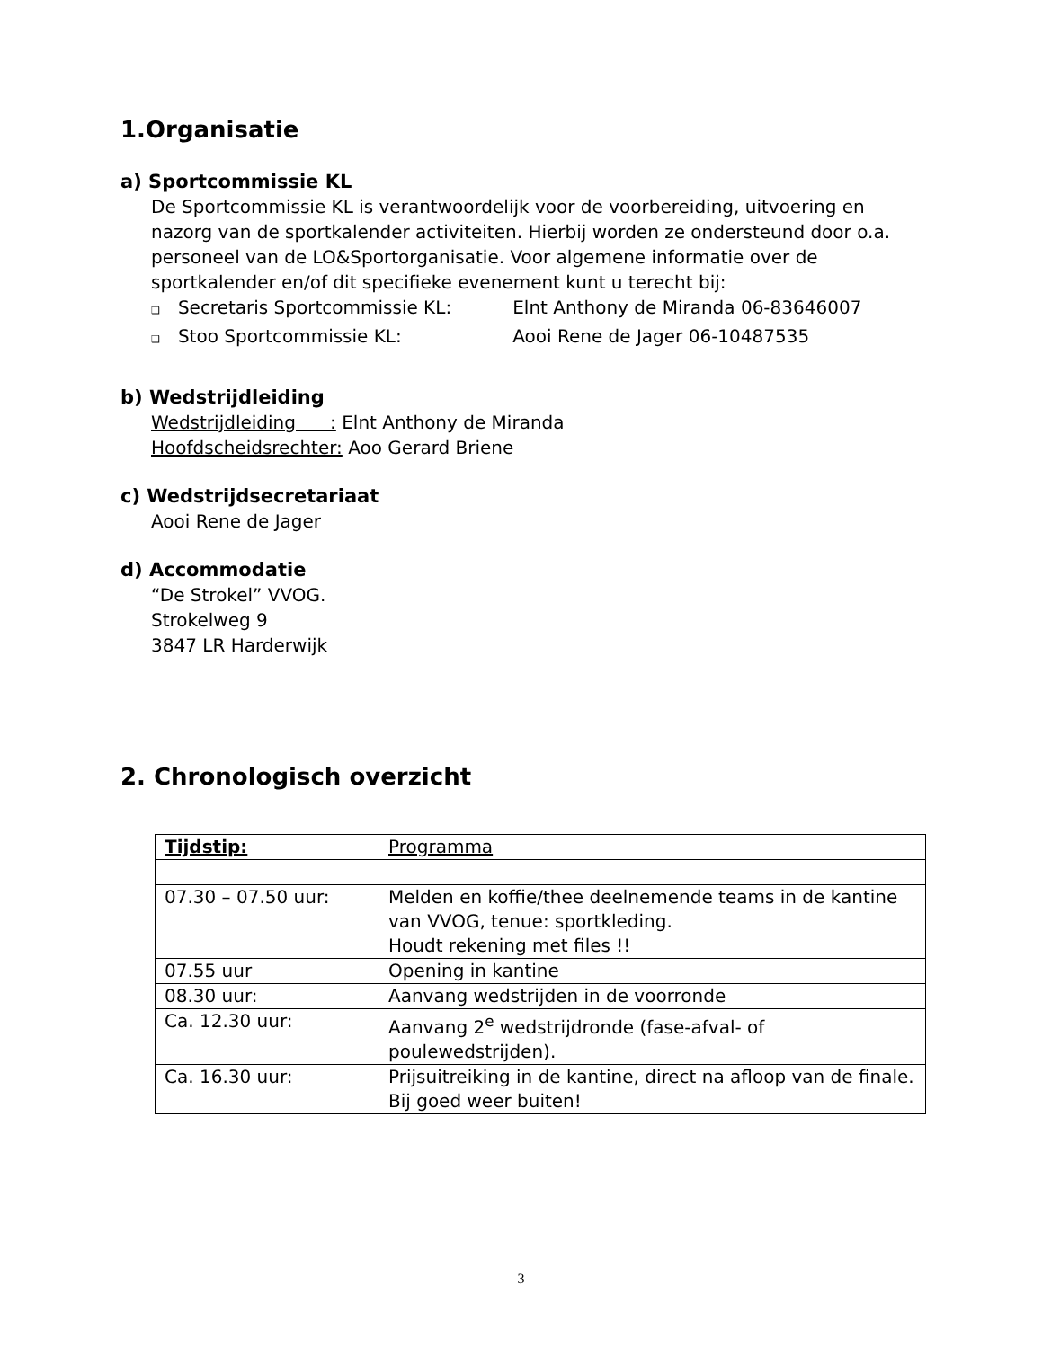1.Organisatie
a) Sportcommissie KL
De Sportcommissie KL is verantwoordelijk voor de voorbereiding, uitvoering en nazorg van de sportkalender activiteiten. Hierbij worden ze ondersteund door o.a. personeel van de LO&Sportorganisatie. Voor algemene informatie over de sportkalender en/of dit specifieke evenement kunt u terecht bij:
❑ Secretaris Sportcommissie KL: Elnt Anthony de Miranda 06-83646007
❑ Stoo Sportcommissie KL: Aooi Rene de Jager 06-10487535
b) Wedstrijdleiding
Wedstrijdleiding : Elnt Anthony de Miranda
Hoofdscheidsrechter: Aoo Gerard Briene
c) Wedstrijdsecretariaat
Aooi Rene de Jager
d) Accommodatie
“De Strokel” VVOG.
Strokelweg 9
3847 LR Harderwijk
2. Chronologisch overzicht
| Tijdstip: | Programma |
| 07.30 – 07.50 uur: | Melden en koffie/thee deelnemende teams in de kantine van VVOG, tenue: sportkleding. Houdt rekening met files !! |
| 07.55 uur | Opening in kantine |
| 08.30 uur: | Aanvang wedstrijden in de voorronde |
| Ca. 12.30 uur: | Aanvang 2<sup>e</sup> wedstrijdronde (fase-afval- of poulewedstrijden). |
| Ca. 16.30 uur: | Prijsuitreiking in de kantine, direct na afloop van de finale. Bij goed weer buiten! |
3